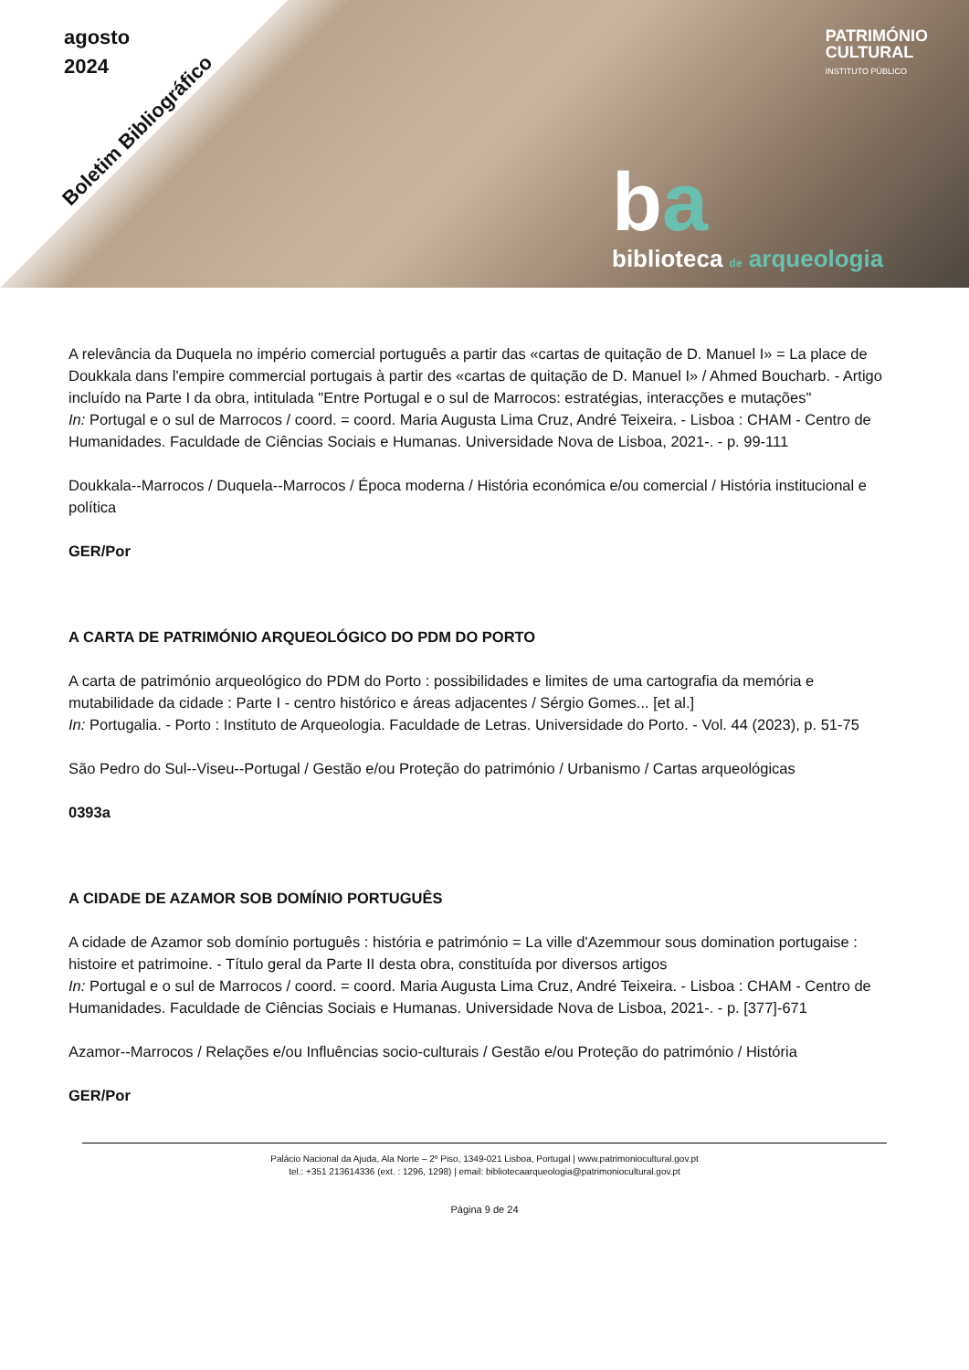agosto
2024
Boletim Bibliográfico
PATRIMÓNIO
CULTURAL
INSTITUTO PÚBLICO
ba
biblioteca de arqueologia
A relevância da Duquela no império comercial português a partir das «cartas de quitação de D. Manuel I» = La place de Doukkala dans l'empire commercial portugais à partir des «cartas de quitação de D. Manuel I» / Ahmed Boucharb. - Artigo incluído na Parte I da obra, intitulada "Entre Portugal e o sul de Marrocos: estratégias, interacções e mutações"
In: Portugal e o sul de Marrocos / coord. = coord. Maria Augusta Lima Cruz, André Teixeira. - Lisboa : CHAM - Centro de Humanidades. Faculdade de Ciências Sociais e Humanas. Universidade Nova de Lisboa, 2021-. - p. 99-111
Doukkala--Marrocos / Duquela--Marrocos / Época moderna / História económica e/ou comercial / História institucional e política
GER/Por
A CARTA DE PATRIMÓNIO ARQUEOLÓGICO DO PDM DO PORTO
A carta de património arqueológico do PDM do Porto : possibilidades e limites de uma cartografia da memória e mutabilidade da cidade : Parte I - centro histórico e áreas adjacentes / Sérgio Gomes... [et al.]
In: Portugalia. - Porto : Instituto de Arqueologia. Faculdade de Letras. Universidade do Porto. - Vol. 44 (2023), p. 51-75
São Pedro do Sul--Viseu--Portugal / Gestão e/ou Proteção do património / Urbanismo / Cartas arqueológicas
0393a
A CIDADE DE AZAMOR SOB DOMÍNIO PORTUGUÊS
A cidade de Azamor sob domínio português : história e património = La ville d'Azemmour sous domination portugaise : histoire et patrimoine. - Título geral da Parte II desta obra, constituída por diversos artigos
In: Portugal e o sul de Marrocos / coord. = coord. Maria Augusta Lima Cruz, André Teixeira. - Lisboa : CHAM - Centro de Humanidades. Faculdade de Ciências Sociais e Humanas. Universidade Nova de Lisboa, 2021-. - p. [377]-671
Azamor--Marrocos / Relações e/ou Influências socio-culturais / Gestão e/ou Proteção do património / História
GER/Por
Palácio Nacional da Ajuda, Ala Norte – 2º Piso, 1349-021 Lisboa, Portugal | www.patrimoniocultural.gov.pt
tel.: +351 213614336 (ext. : 1296, 1298) | email: bibliotecaarqueologia@patrimoniocultural.gov.pt
Página 9 de 24